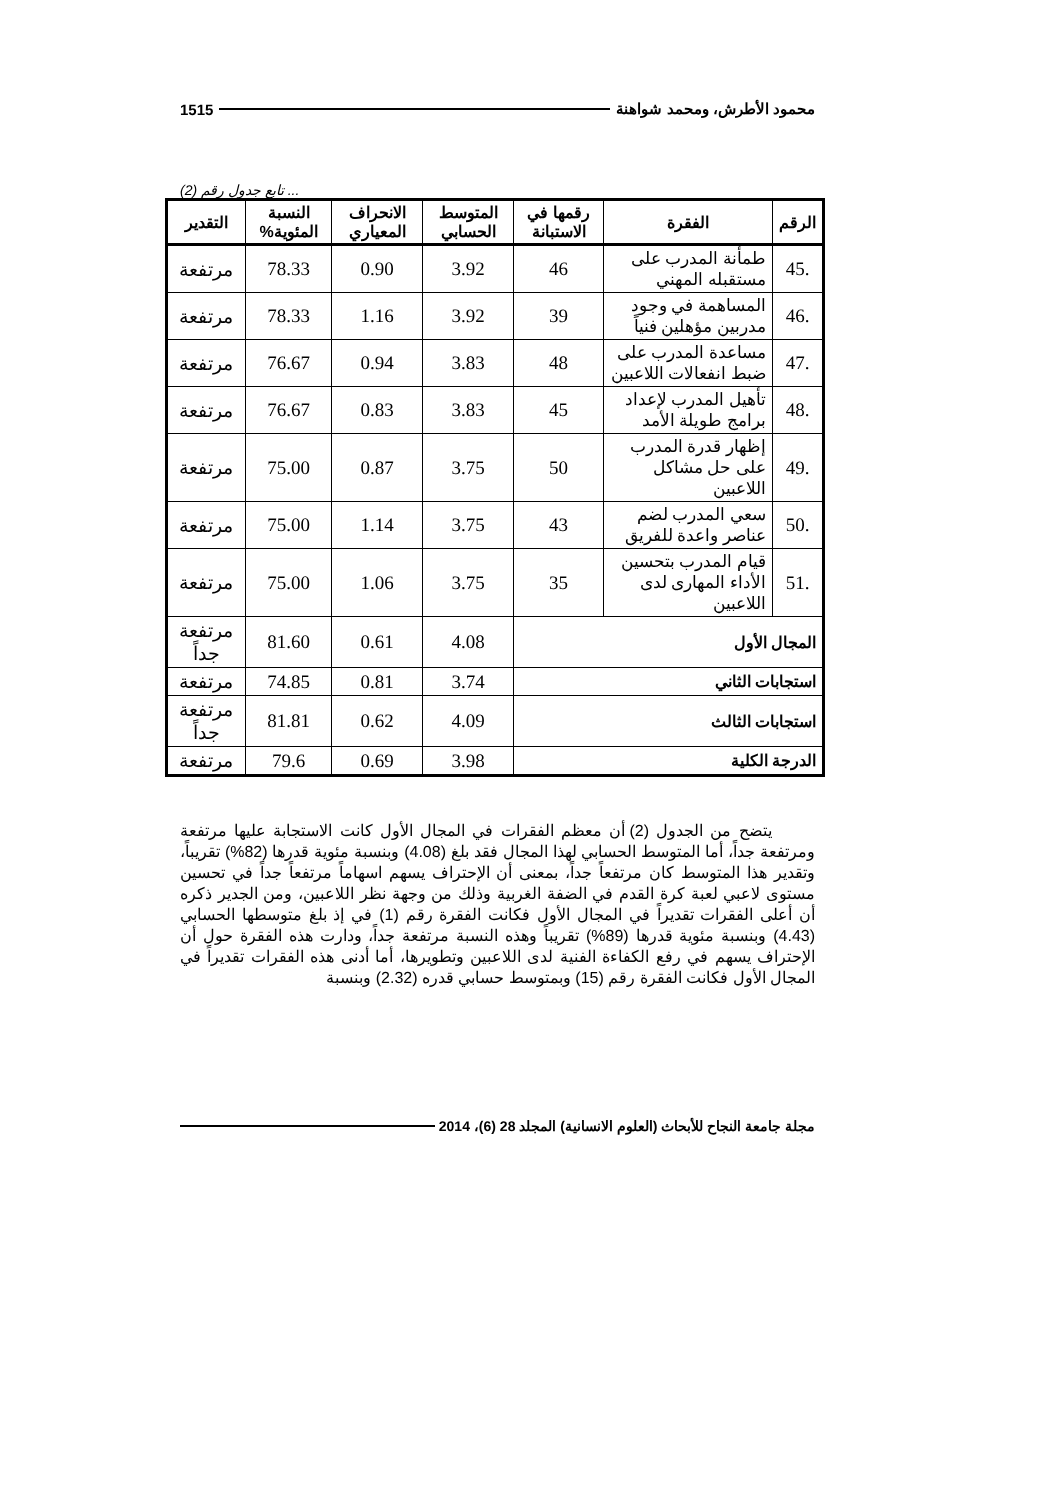محمود الأطرش، ومحمد شواهنة 1515
... تابع جدول رقم (2)
| الرقم | الفقرة | رقمها في الاستبانة | المتوسط الحسابي | الانحراف المعياري | النسبة المئوية% | التقدير |
| --- | --- | --- | --- | --- | --- | --- |
| .45 | طمأنة المدرب على مستقبله المهني | 46 | 3.92 | 0.90 | 78.33 | مرتفعة |
| .46 | المساهمة في وجود مدربين مؤهلين فنياً | 39 | 3.92 | 1.16 | 78.33 | مرتفعة |
| .47 | مساعدة المدرب على ضبط انفعالات اللاعبين | 48 | 3.83 | 0.94 | 76.67 | مرتفعة |
| .48 | تأهيل المدرب لإعداد برامج طويلة الأمد | 45 | 3.83 | 0.83 | 76.67 | مرتفعة |
| .49 | إظهار قدرة المدرب على حل مشاكل اللاعبين | 50 | 3.75 | 0.87 | 75.00 | مرتفعة |
| .50 | سعي المدرب لضم عناصر واعدة للفريق | 43 | 3.75 | 1.14 | 75.00 | مرتفعة |
| .51 | قيام المدرب بتحسين الأداء المهارى لدى اللاعبين | 35 | 3.75 | 1.06 | 75.00 | مرتفعة |
| المجال الأول | | | 4.08 | 0.61 | 81.60 | مرتفعة جداً |
| استجابات الثاني | | | 3.74 | 0.81 | 74.85 | مرتفعة |
| استجابات الثالث | | | 4.09 | 0.62 | 81.81 | مرتفعة جداً |
| الدرجة الكلية | | | 3.98 | 0.69 | 79.6 | مرتفعة |
يتضح من الجدول (2) أن معظم الفقرات في المجال الأول كانت الاستجابة عليها مرتفعة ومرتفعة جداً، أما المتوسط الحسابي لهذا المجال فقد بلغ (4.08) وبنسبة مئوية قدرها (82%) تقريباً، وتقدير هذا المتوسط كان مرتفعاً جداً، بمعنى أن الإحتراف يسهم اسهاماً مرتفعاً جداً في تحسين مستوى لاعبي لعبة كرة القدم في الضفة الغربية وذلك من وجهة نظر اللاعبين، ومن الجدير ذكره أن أعلى الفقرات تقديراً في المجال الأول فكانت الفقرة رقم (1) في إذ بلغ متوسطها الحسابي (4.43) وبنسبة مئوية قدرها (89%) تقريباً وهذه النسبة مرتفعة جداً، ودارت هذه الفقرة حول أن الإحتراف يسهم في رفع الكفاءة الفنية لدى اللاعبين وتطويرها، أما أدنى هذه الفقرات تقديراً في المجال الأول فكانت الفقرة رقم (15) وبمتوسط حسابي قدره (2.32) وبنسبة
مجلة جامعة النجاح للأبحاث (العلوم الانسانية) المجلد 28 (6)، 2014